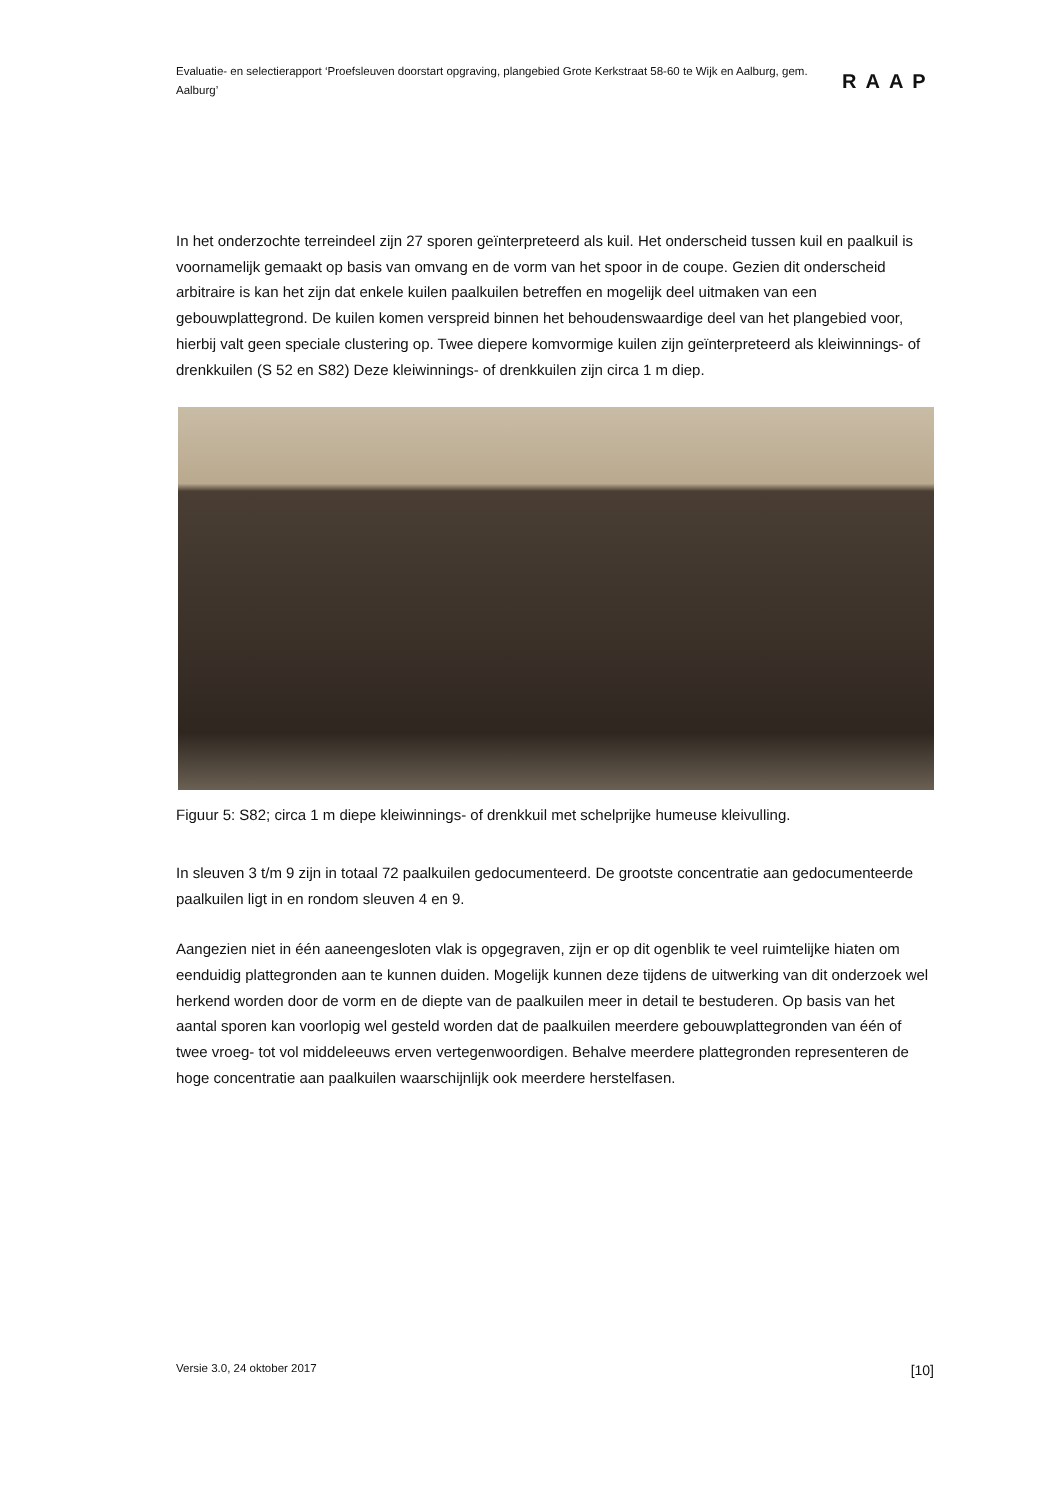Evaluatie- en selectierapport ‘Proefsleuven doorstart opgraving, plangebied Grote Kerkstraat 58-60 te Wijk en Aalburg, gem. Aalburg’
RAAP
In het onderzochte terreindeel zijn 27 sporen geïnterpreteerd als kuil. Het onderscheid tussen kuil en paalkuil is voornamelijk gemaakt op basis van omvang en de vorm van het spoor in de coupe. Gezien dit onderscheid arbitraire is kan het zijn dat enkele kuilen paalkuilen betreffen en mogelijk deel uitmaken van een gebouwplattegrond. De kuilen komen verspreid binnen het behoudenswaardige deel van het plangebied voor, hierbij valt geen speciale clustering op. Twee diepere komvormige kuilen zijn geïnterpreteerd als kleiwinnings- of drenkkuilen (S 52 en S82) Deze kleiwinnings- of drenkkuilen zijn circa 1 m diep.
Figuur 5: S82; circa 1 m diepe kleiwinnings- of drenkkuil met schelprijke humeuse kleivulling.
In sleuven 3 t/m 9 zijn in totaal 72 paalkuilen gedocumenteerd. De grootste concentratie aan gedocumenteerde paalkuilen ligt in en rondom sleuven 4 en 9.
Aangezien niet in één aaneengesloten vlak is opgegraven, zijn er op dit ogenblik te veel ruimtelijke hiaten om eenduidig plattegronden aan te kunnen duiden. Mogelijk kunnen deze tijdens de uitwerking van dit onderzoek wel herkend worden door de vorm en de diepte van de paalkuilen meer in detail te bestuderen. Op basis van het aantal sporen kan voorlopig wel gesteld worden dat de paalkuilen meerdere gebouwplattegronden van één of twee vroeg- tot vol middeleeuws erven vertegenwoordigen. Behalve meerdere plattegronden representeren de hoge concentratie aan paalkuilen waarschijnlijk ook meerdere herstelfasen.
Versie 3.0, 24 oktober 2017 [10]